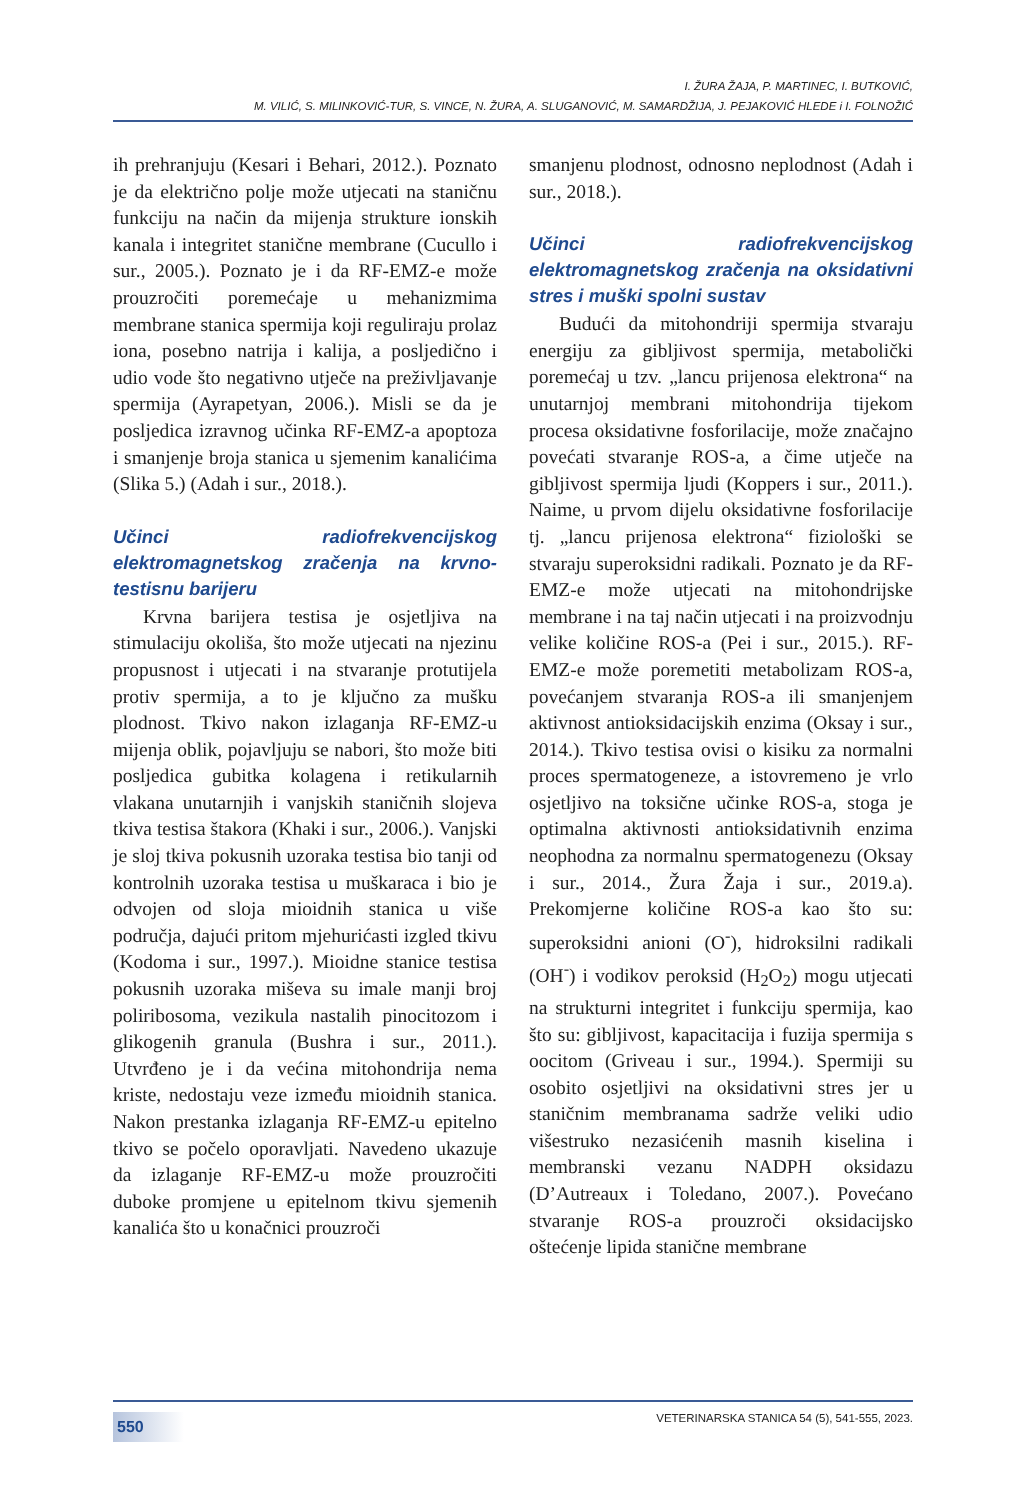I. ŽURA ŽAJA, P. MARTINEC, I. BUTKOVIĆ,
M. VILIĆ, S. MILINKOVIĆ-TUR, S. VINCE, N. ŽURA, A. SLUGANOVIĆ, M. SAMARDŽIJA, J. PEJAKOVIĆ HLEDE i I. FOLNOŽIĆ
ih prehranjuju (Kesari i Behari, 2012.). Poznato je da električno polje može utjecati na staničnu funkciju na način da mijenja strukture ionskih kanala i integritet stanične membrane (Cucullo i sur., 2005.). Poznato je i da RF-EMZ-e može prouzročiti poremećaje u mehanizmima membrane stanica spermija koji reguliraju prolaz iona, posebno natrija i kalija, a posljedično i udio vode što negativno utječe na preživljavanje spermija (Ayrapetyan, 2006.). Misli se da je posljedica izravnog učinka RF-EMZ-a apoptoza i smanjenje broja stanica u sjemenim kanalićima (Slika 5.) (Adah i sur., 2018.).
Učinci radiofrekvencijskog elektromagnetskog zračenja na krvno-testisnu barijeru
Krvna barijera testisa je osjetljiva na stimulaciju okoliša, što može utjecati na njezinu propusnost i utjecati i na stvaranje protutijela protiv spermija, a to je ključno za mušku plodnost. Tkivo nakon izlaganja RF-EMZ-u mijenja oblik, pojavljuju se nabori, što može biti posljedica gubitka kolagena i retikularnih vlakana unutarnjih i vanjskih staničnih slojeva tkiva testisa štakora (Khaki i sur., 2006.). Vanjski je sloj tkiva pokusnih uzoraka testisa bio tanji od kontrolnih uzoraka testisa u muškaraca i bio je odvojen od sloja mioidnih stanica u više područja, dajući pritom mjehurićasti izgled tkivu (Kodoma i sur., 1997.). Mioidne stanice testisa pokusnih uzoraka miševa su imale manji broj poliribosoma, vezikula nastalih pinocitozom i glikogenih granula (Bushra i sur., 2011.). Utvrđeno je i da većina mitohondrija nema kriste, nedostaju veze između mioidnih stanica. Nakon prestanka izlaganja RF-EMZ-u epitelno tkivo se počelo oporavljati. Navedeno ukazuje da izlaganje RF-EMZ-u može prouzročiti duboke promjene u epitelnom tkivu sjemenih kanalića što u konačnici prouzroči
smanjenu plodnost, odnosno neplodnost (Adah i sur., 2018.).
Učinci radiofrekvencijskog elektromagnetskog zračenja na oksidativni stres i muški spolni sustav
Budući da mitohondriji spermija stvaraju energiju za gibljivost spermija, metabolički poremećaj u tzv. „lancu prijenosa elektrona“ na unutarnjoj membrani mitohondrija tijekom procesa oksidativne fosforilacije, može značajno povećati stvaranje ROS-a, a čime utječe na gibljivost spermija ljudi (Koppers i sur., 2011.). Naime, u prvom dijelu oksidativne fosforilacije tj. „lancu prijenosa elektrona“ fiziološki se stvaraju superoksidni radikali. Poznato je da RF-EMZ-e može utjecati na mitohondrijske membrane i na taj način utjecati i na proizvodnju velike količine ROS-a (Pei i sur., 2015.). RF-EMZ-e može poremetiti metabolizam ROS-a, povećanjem stvaranja ROS-a ili smanjenjem aktivnost antioksidacijskih enzima (Oksay i sur., 2014.). Tkivo testisa ovisi o kisiku za normalni proces spermatogeneze, a istovremeno je vrlo osjetljivo na toksične učinke ROS-a, stoga je optimalna aktivnosti antioksidativnih enzima neophodna za normalnu spermatogenezu (Oksay i sur., 2014., Žura Žaja i sur., 2019.a). Prekomjerne količine ROS-a kao što su: superoksidni anioni (O<sup>-</sup>), hidroksilni radikali (OH<sup>-</sup>) i vodikov peroksid (H<sub>2</sub>O<sub>2</sub>) mogu utjecati na strukturni integritet i funkciju spermija, kao što su: gibljivost, kapacitacija i fuzija spermija s oocitom (Griveau i sur., 1994.). Spermiji su osobito osjetljivi na oksidativni stres jer u staničnim membranama sadrže veliki udio višestruko nezasićenih masnih kiselina i membranski vezanu NADPH oksidazu (D’Autreaux i Toledano, 2007.). Povećano stvaranje ROS-a prouzroči oksidacijsko oštećenje lipida stanične membrane
550 VETERINARSKA STANICA 54 (5), 541-555, 2023.